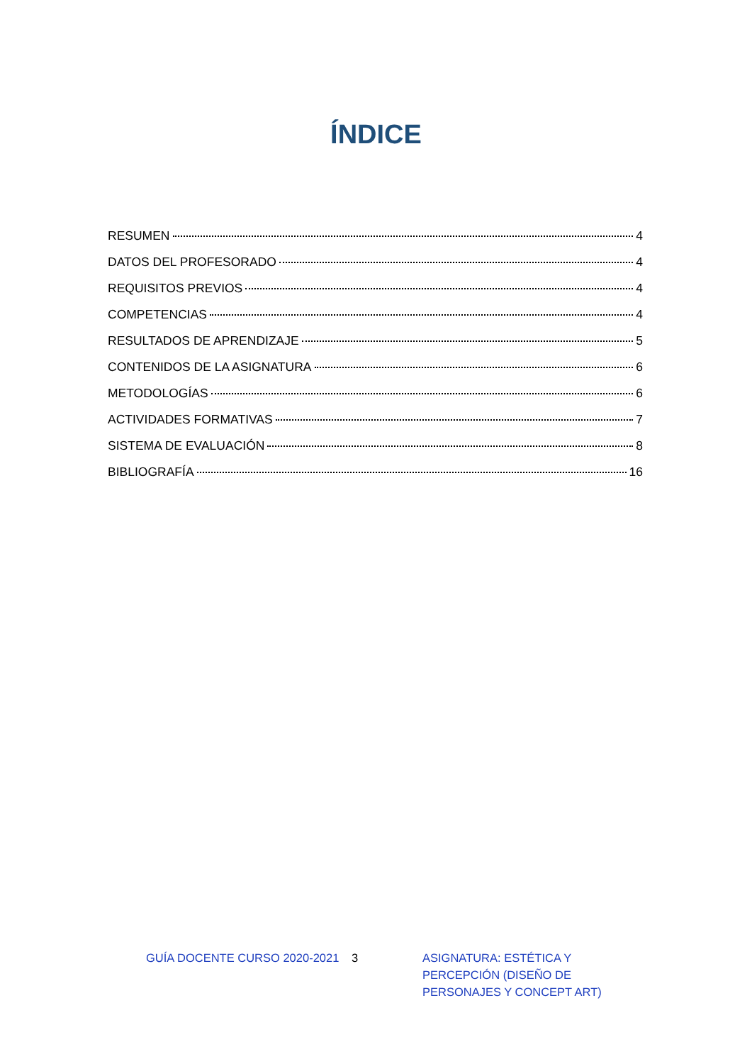ÍNDICE
RESUMEN 4
DATOS DEL PROFESORADO 4
REQUISITOS PREVIOS 4
COMPETENCIAS 4
RESULTADOS DE APRENDIZAJE 5
CONTENIDOS DE LA ASIGNATURA 6
METODOLOGÍAS 6
ACTIVIDADES FORMATIVAS 7
SISTEMA DE EVALUACIÓN 8
BIBLIOGRAFÍA 16
GUÍA DOCENTE CURSO 2020-2021 3 ASIGNATURA: ESTÉTICA Y PERCEPCIÓN (DISEÑO DE PERSONAJES Y CONCEPT ART)